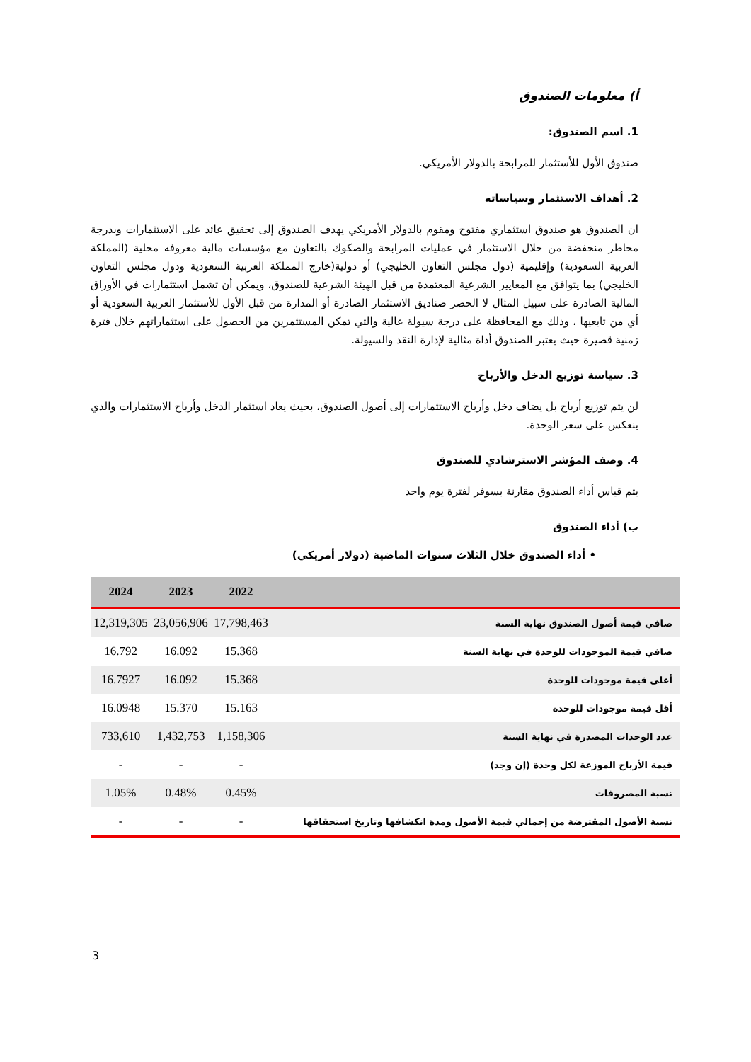أ) معلومات الصندوق
1. اسم الصندوق:
صندوق الأول للأستثمار للمرابحة بالدولار الأمريكي.
2. أهداف الاستثمار وسياساته
ان الصندوق هو صندوق استثماري مفتوح ومقوم بالدولار الأمريكي يهدف الصندوق إلى تحقيق عائد على الاستثمارات وبدرجة مخاطر منخفضة من خلال الاستثمار في عمليات المرابحة والصكوك بالتعاون مع مؤسسات مالية معروفه محلية (المملكة العربية السعودية) وإقليمية (دول مجلس التعاون الخليجي) أو دولية(خارج المملكة العربية السعودية ودول مجلس التعاون الخليجي) بما يتوافق مع المعايير الشرعية المعتمدة من قبل الهيئة الشرعية للصندوق، ويمكن أن تشمل استثمارات في الأوراق المالية الصادرة على سبيل المثال لا الحصر صناديق الاستثمار الصادرة أو المدارة من قبل الأول للأستثمار العربية السعودية أو أي من تابعيها ، وذلك مع المحافظة على درجة سيولة عالية والتي تمكن المستثمرين من الحصول على استثماراتهم خلال فترة زمنية قصيرة حيث يعتبر الصندوق أداة مثالية لإدارة النقد والسيولة.
3. سياسة توزيع الدخل والأرباح
لن يتم توزيع أرباح بل يضاف دخل وأرباح الاستثمارات إلى أصول الصندوق، بحيث يعاد استثمار الدخل وأرباح الاستثمارات والذي ينعكس على سعر الوحدة.
4. وصف المؤشر الاسترشادي للصندوق
يتم قياس أداء الصندوق مقارنة بسوفر لفترة يوم واحد
ب) أداء الصندوق
• أداء الصندوق خلال الثلاث سنوات الماضية (دولار أمريكي)
| | 2022 | 2023 | 2024 |
| --- | --- | --- | --- |
| صافي قيمة أصول الصندوق نهاية السنة | 17,798,463 | 23,056,906 | 12,319,305 |
| صافي قيمة الموجودات للوحدة في نهاية السنة | 15.368 | 16.092 | 16.792 |
| أعلى قيمة موجودات للوحدة | 15.368 | 16.092 | 16.7927 |
| أقل قيمة موجودات للوحدة | 15.163 | 15.370 | 16.0948 |
| عدد الوحدات المصدرة في نهاية السنة | 1,158,306 | 1,432,753 | 733,610 |
| قيمة الأرباح الموزعة لكل وحدة (إن وجد) | - | - | - |
| نسبة المصروفات | 0.45% | 0.48% | 1.05% |
| نسبة الأصول المقترضة من إجمالي قيمة الأصول ومدة انكشافها وتاريخ استحقاقها | - | - | - |
3